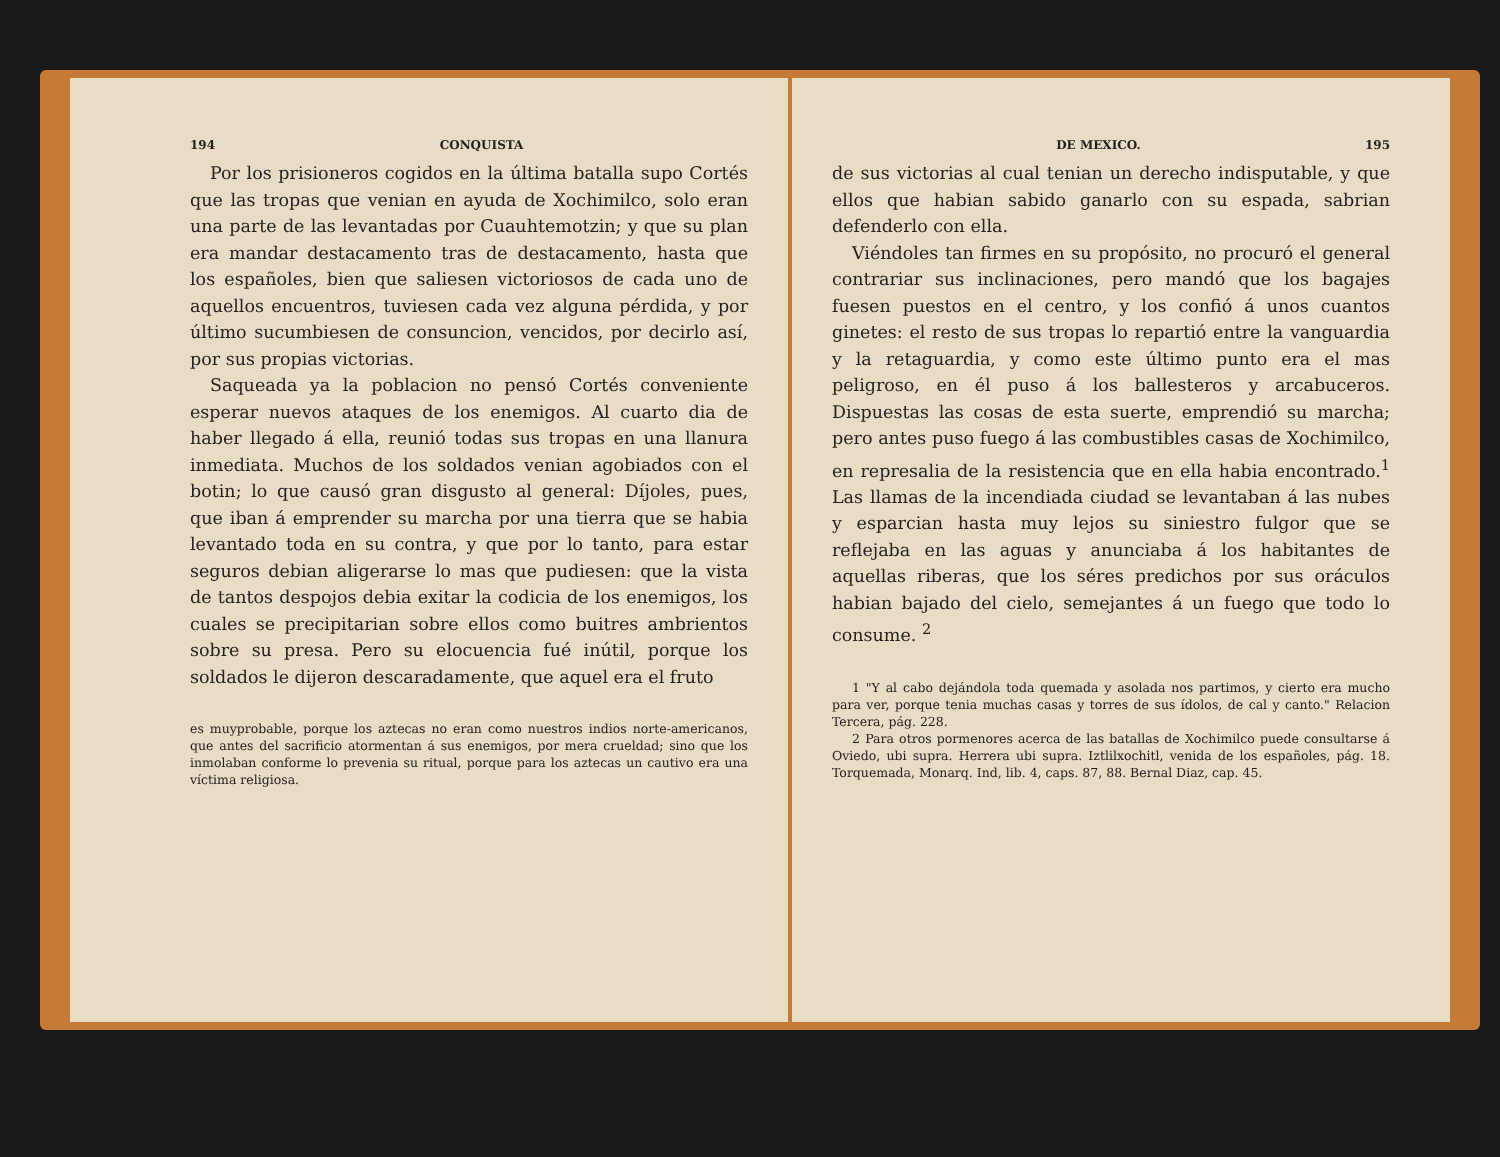194 CONQUISTA
Por los prisioneros cogidos en la última batalla supo Cortés que las tropas que venian en ayuda de Xochimilco, solo eran una parte de las levantadas por Cuauhtemotzin; y que su plan era mandar destacamento tras de destacamento, hasta que los españoles, bien que saliesen victoriosos de cada uno de aquellos encuentros, tuviesen cada vez alguna pérdida, y por último sucumbiesen de consuncion, vencidos, por decirlo así, por sus propias victorias.
Saqueada ya la poblacion no pensó Cortés conveniente esperar nuevos ataques de los enemigos. Al cuarto dia de haber llegado á ella, reunió todas sus tropas en una llanura inmediata. Muchos de los soldados venian agobiados con el botin; lo que causó gran disgusto al general: Díjoles, pues, que iban á emprender su marcha por una tierra que se habia levantado toda en su contra, y que por lo tanto, para estar seguros debian aligerarse lo mas que pudiesen: que la vista de tantos despojos debia exitar la codicia de los enemigos, los cuales se precipitarian sobre ellos como buitres ambrientos sobre su presa. Pero su elocuencia fué inútil, porque los soldados le dijeron descaradamente, que aquel era el fruto
es muyprobable, porque los aztecas no eran como nuestros indios norte-americanos, que antes del sacrificio atormentan á sus enemigos, por mera crueldad; sino que los inmolaban conforme lo prevenia su ritual, porque para los aztecas un cautivo era una víctima religiosa.
DE MEXICO. 195
de sus victorias al cual tenian un derecho indisputable, y que ellos que habian sabido ganarlo con su espada, sabrian defenderlo con ella.
Viéndoles tan firmes en su propósito, no procuró el general contrariar sus inclinaciones, pero mandó que los bagajes fuesen puestos en el centro, y los confió á unos cuantos ginetes: el resto de sus tropas lo repartió entre la vanguardia y la retaguardia, y como este último punto era el mas peligroso, en él puso á los ballesteros y arcabuceros. Dispuestas las cosas de esta suerte, emprendió su marcha; pero antes puso fuego á las combustibles casas de Xochimilco, en represalia de la resistencia que en ella habia encontrado.<sup>1</sup> Las llamas de la incendiada ciudad se levantaban á las nubes y esparcian hasta muy lejos su siniestro fulgor que se reflejaba en las aguas y anunciaba á los habitantes de aquellas riberas, que los séres predichos por sus oráculos habian bajado del cielo, semejantes á un fuego que todo lo consume. <sup>2</sup>
1 "Y al cabo dejándola toda quemada y asolada nos partimos, y cierto era mucho para ver, porque tenia muchas casas y torres de sus ídolos, de cal y canto." Relacion Tercera, pág. 228.
2 Para otros pormenores acerca de las batallas de Xochimilco puede consultarse á Oviedo, ubi supra. Herrera ubi supra. Iztlilxochitl, venida de los españoles, pág. 18. Torquemada, Monarq. Ind, lib. 4, caps. 87, 88. Bernal Diaz, cap. 45.